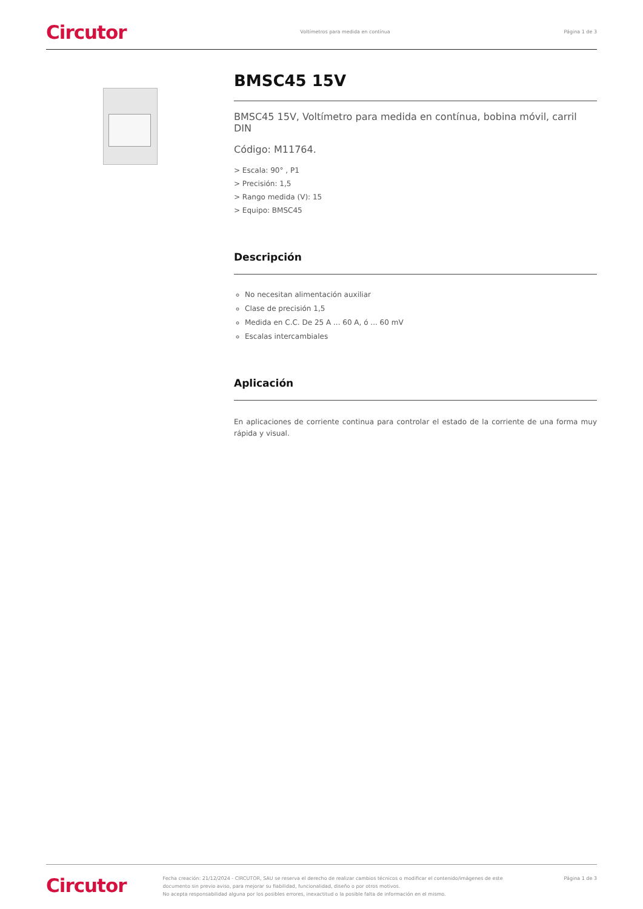Circutor Voltímetros para medida en contínua Página 1 de 3
BMSC45 15V
BMSC45 15V, Voltímetro para medida en contínua, bobina móvil, carril DIN
Código: M11764.
> Escala: 90° , P1
> Precisión: 1,5
> Rango medida (V): 15
> Equipo: BMSC45
Descripción
No necesitan alimentación auxiliar
Clase de precisión 1,5
Medida en C.C. De 25 A ... 60 A, ó ... 60 mV
Escalas intercambiales
Aplicación
En aplicaciones de corriente continua para controlar el estado de la corriente de una forma muy rápida y visual.
Circutor
Fecha creación: 21/12/2024 - CIRCUTOR, SAU se reserva el derecho de realizar cambios técnicos o modificar el contenido/imágenes de este documento sin previo aviso, para mejorar su fiabilidad, funcionalidad, diseño o por otros motivos.
No acepta responsabilidad alguna por los posibles errores, inexactitud o la posible falta de información en el mismo.
Página 1 de 3